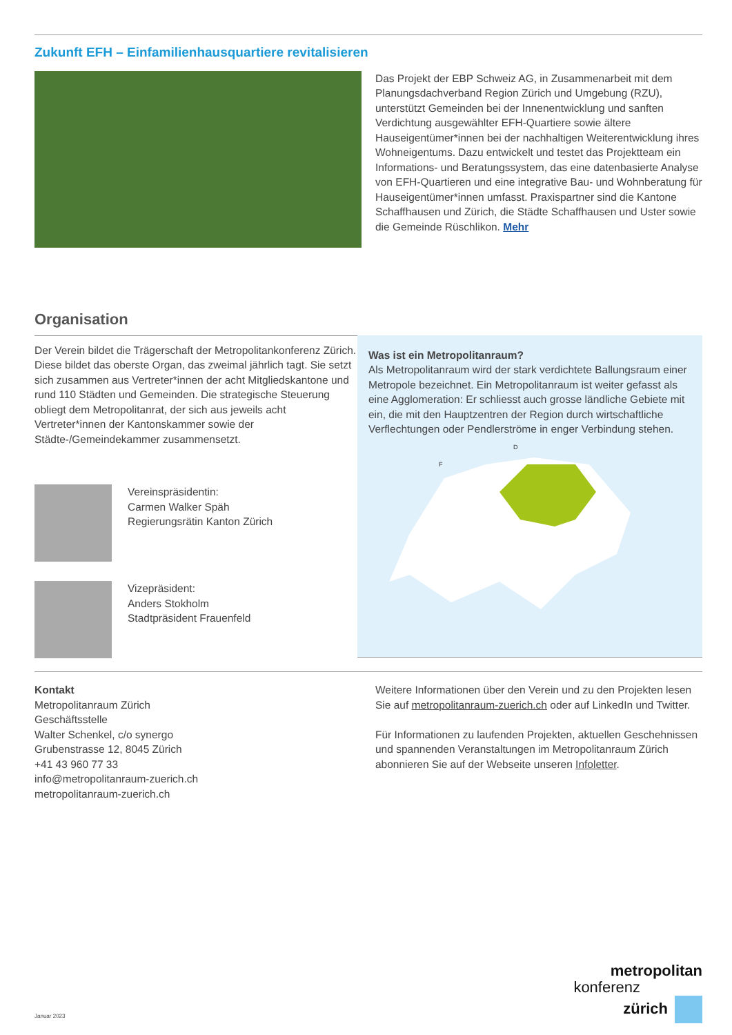Zukunft EFH – Einfamilienhausquartiere revitalisieren
Das Projekt der EBP Schweiz AG, in Zusammenarbeit mit dem Planungsdachverband Region Zürich und Umgebung (RZU), unterstützt Gemeinden bei der Innenentwicklung und sanften Verdichtung ausgewählter EFH-Quartiere sowie ältere Hauseigentümer*innen bei der nachhaltigen Weiterentwicklung ihres Wohneigentums. Dazu entwickelt und testet das Projektteam ein Informations- und Beratungssystem, das eine datenbasierte Analyse von EFH-Quartieren und eine integrative Bau- und Wohnberatung für Hauseigentümer*innen umfasst. Praxispartner sind die Kantone Schaffhausen und Zürich, die Städte Schaffhausen und Uster sowie die Gemeinde Rüschlikon. Mehr
Organisation
Der Verein bildet die Trägerschaft der Metropolitankonferenz Zürich. Diese bildet das oberste Organ, das zweimal jährlich tagt. Sie setzt sich zusammen aus Vertreter*innen der acht Mitgliedskantone und rund 110 Städten und Gemeinden. Die strategische Steuerung obliegt dem Metropolitanrat, der sich aus jeweils acht Vertreter*innen der Kantonskammer sowie der Städte-/Gemeindekammer zusammensetzt.
Vereinspräsidentin:
Carmen Walker Späh
Regierungsrätin Kanton Zürich
Vizepräsident:
Anders Stokholm
Stadtpräsident Frauenfeld
Was ist ein Metropolitanraum?
Als Metropolitanraum wird der stark verdichtete Ballungsraum einer Metropole bezeichnet. Ein Metropolitanraum ist weiter gefasst als eine Agglomeration: Er schliesst auch grosse ländliche Gebiete mit ein, die mit den Hauptzentren der Region durch wirtschaftliche Verflechtungen oder Pendlerströme in enger Verbindung stehen.
D
F
Kontakt
Metropolitanraum Zürich
Geschäftsstelle
Walter Schenkel, c/o synergo
Grubenstrasse 12, 8045 Zürich
+41 43 960 77 33
info@metropolitanraum-zuerich.ch
metropolitanraum-zuerich.ch
Weitere Informationen über den Verein und zu den Projekten lesen Sie auf metropolitanraum-zuerich.ch oder auf LinkedIn und Twitter.
Für Informationen zu laufenden Projekten, aktuellen Geschehnissen und spannenden Veranstaltungen im Metropolitanraum Zürich abonnieren Sie auf der Webseite unseren Infoletter.
Januar 2023
metropolitan
konferenz
zürich